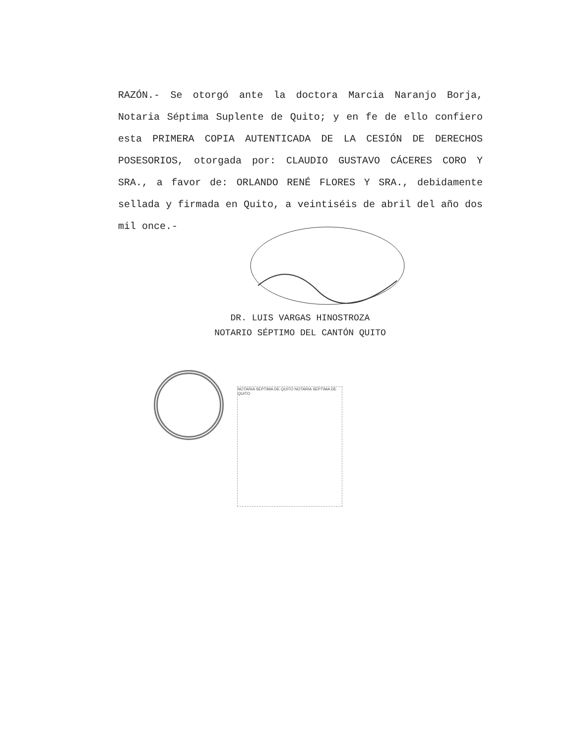RAZÓN.- Se otorgó ante la doctora Marcia Naranjo Borja, Notaria Séptima Suplente de Quito; y en fe de ello confiero esta PRIMERA COPIA AUTENTICADA DE LA CESIÓN DE DERECHOS POSESORIOS, otorgada por: CLAUDIO GUSTAVO CÁCERES CORO Y SRA., a favor de: ORLANDO RENÉ FLORES Y SRA., debidamente sellada y firmada en Quito, a veintiséis de abril del año dos mil once.-
DR. LUIS VARGAS HINOSTROZA
NOTARIO SÉPTIMO DEL CANTÓN QUITO
NOTARIA SEPTIMA DE QUITO NOTARIA SEPTIMA DE QUITO